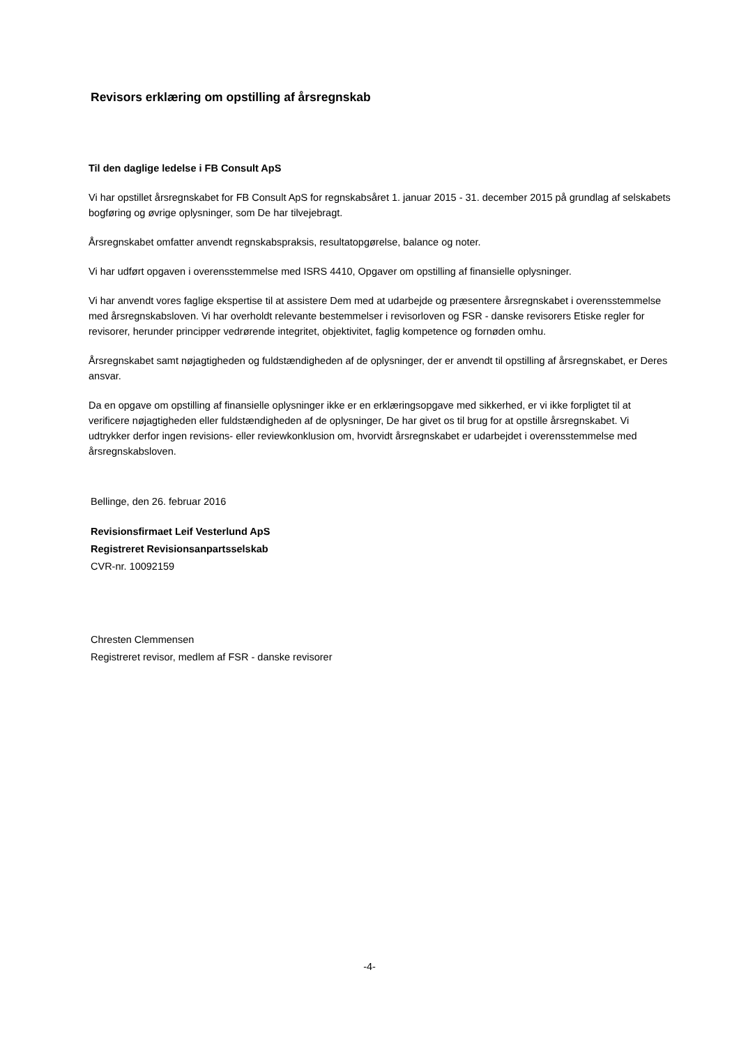Revisors erklæring om opstilling af årsregnskab
Til den daglige ledelse i FB Consult ApS
Vi har opstillet årsregnskabet for FB Consult ApS for regnskabsåret 1. januar 2015 - 31. december 2015 på grundlag af selskabets bogføring og øvrige oplysninger, som De har tilvejebragt.
Årsregnskabet omfatter anvendt regnskabspraksis, resultatopgørelse, balance og noter.
Vi har udført opgaven i overensstemmelse med ISRS 4410, Opgaver om opstilling af finansielle oplysninger.
Vi har anvendt vores faglige ekspertise til at assistere Dem med at udarbejde og præsentere årsregnskabet i overensstemmelse med årsregnskabsloven. Vi har overholdt relevante bestemmelser i revisorloven og FSR - danske revisorers Etiske regler for revisorer, herunder principper vedrørende integritet, objektivitet, faglig kompetence og fornøden omhu.
Årsregnskabet samt nøjagtigheden og fuldstændigheden af de oplysninger, der er anvendt til opstilling af årsregnskabet, er Deres ansvar.
Da en opgave om opstilling af finansielle oplysninger ikke er en erklæringsopgave med sikkerhed, er vi ikke forpligtet til at verificere nøjagtigheden eller fuldstændigheden af de oplysninger, De har givet os til brug for at opstille årsregnskabet. Vi udtrykker derfor ingen revisions- eller reviewkonklusion om, hvorvidt årsregnskabet er udarbejdet i overensstemmelse med årsregnskabsloven.
Bellinge, den 26. februar 2016
Revisionsfirmaet Leif Vesterlund ApS
Registreret Revisionsanpartsselskab
CVR-nr. 10092159
Chresten Clemmensen
Registreret revisor, medlem af FSR - danske revisorer
-4-